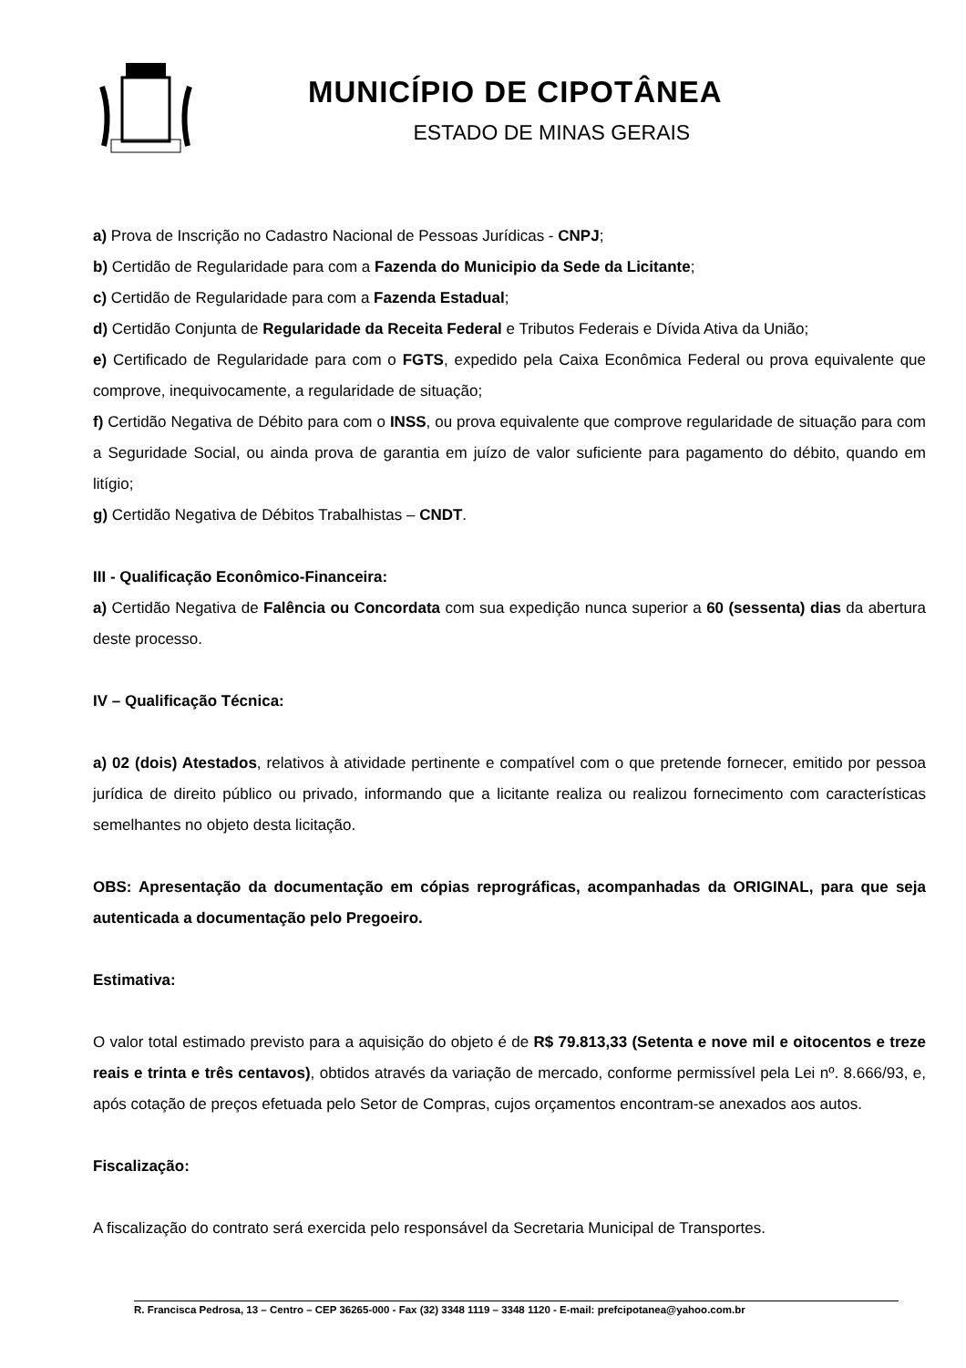MUNICÍPIO DE CIPOTÂNEA
ESTADO DE MINAS GERAIS
a) Prova de Inscrição no Cadastro Nacional de Pessoas Jurídicas - CNPJ;
b) Certidão de Regularidade para com a Fazenda do Municipio da Sede da Licitante;
c) Certidão de Regularidade para com a Fazenda Estadual;
d) Certidão Conjunta de Regularidade da Receita Federal e Tributos Federais e Dívida Ativa da União;
e) Certificado de Regularidade para com o FGTS, expedido pela Caixa Econômica Federal ou prova equivalente que comprove, inequivocamente, a regularidade de situação;
f) Certidão Negativa de Débito para com o INSS, ou prova equivalente que comprove regularidade de situação para com a Seguridade Social, ou ainda prova de garantia em juízo de valor suficiente para pagamento do débito, quando em litígio;
g) Certidão Negativa de Débitos Trabalhistas – CNDT.
III - Qualificação Econômico-Financeira:
a) Certidão Negativa de Falência ou Concordata com sua expedição nunca superior a 60 (sessenta) dias da abertura deste processo.
IV – Qualificação Técnica:
a) 02 (dois) Atestados, relativos à atividade pertinente e compatível com o que pretende fornecer, emitido por pessoa jurídica de direito público ou privado, informando que a licitante realiza ou realizou fornecimento com características semelhantes no objeto desta licitação.
OBS: Apresentação da documentação em cópias reprográficas, acompanhadas da ORIGINAL, para que seja autenticada a documentação pelo Pregoeiro.
Estimativa:
O valor total estimado previsto para a aquisição do objeto é de R$ 79.813,33 (Setenta e nove mil e oitocentos e treze reais e trinta e três centavos), obtidos através da variação de mercado, conforme permissível pela Lei nº. 8.666/93, e, após cotação de preços efetuada pelo Setor de Compras, cujos orçamentos encontram-se anexados aos autos.
Fiscalização:
A fiscalização do contrato será exercida pelo responsável da Secretaria Municipal de Transportes.
R. Francisca Pedrosa, 13 – Centro – CEP 36265-000 - Fax (32) 3348 1119 – 3348 1120 - E-mail: prefcipotanea@yahoo.com.br